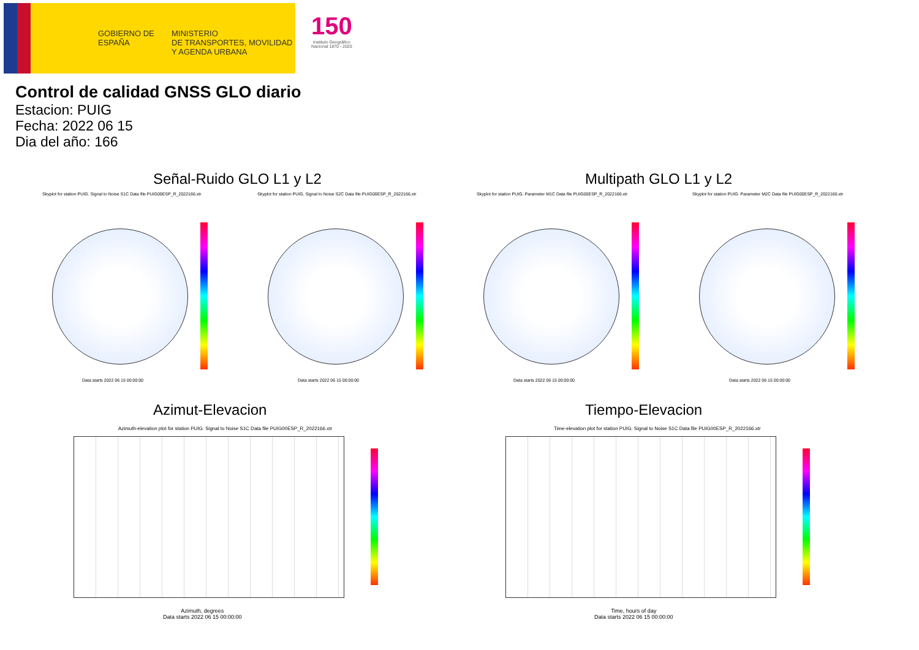GOBIERNO DE ESPAÑA
MINISTERIO
DE TRANSPORTES, MOVILIDAD
Y AGENDA URBANA
150
Instituto Geográfico
Nacional 1870 - 2020
Control de calidad GNSS GLO diario
Estacion: PUIG
Fecha: 2022 06 15
Dia del año: 166
Señal-Ruido GLO L1 y L2 Multipath GLO L1 y L2
Skyplot for station PUIG. Signal to Noise S1C Data file PUIG00ESP_R_2022166.xtr
Skyplot for station PUIG. Signal to Noise S2C Data file PUIG00ESP_R_2022166.xtr
Skyplot for station PUIG. Parameter M1C Data file PUIG00ESP_R_2022166.xtr
Skyplot for station PUIG. Parameter M2C Data file PUIG00ESP_R_2022166.xtr
Data starts 2022 06 15 00:00:00
Data starts 2022 06 15 00:00:00
Data starts 2022 06 15 00:00:00
Data starts 2022 06 15 00:00:00
Azimut-Elevacion Tiempo-Elevacion
Azimuth-elevation plot for station PUIG. Signal to Noise S1C Data file PUIG00ESP_R_2022166.xtr
Time-elevation plot for station PUIG. Signal to Noise S1C Data file PUIG00ESP_R_2022166.xtr
Azimuth, degrees
Data starts 2022 06 15 00:00:00
Time, hours of day
Data starts 2022 06 15 00:00:00